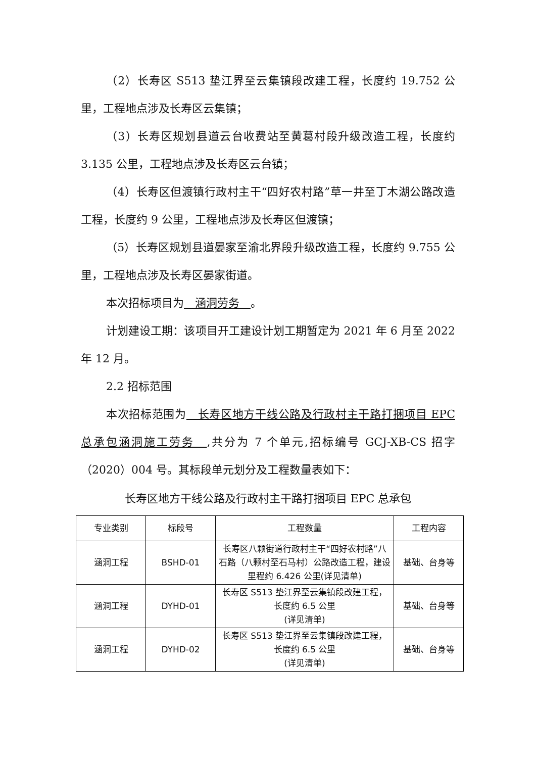（2）长寿区 S513 垫江界至云集镇段改建工程，长度约 19.752 公里，工程地点涉及长寿区云集镇；
（3）长寿区规划县道云台收费站至黄葛村段升级改造工程，长度约 3.135 公里，工程地点涉及长寿区云台镇；
（4）长寿区但渡镇行政村主干“四好农村路”草一井至丁木湖公路改造工程，长度约 9 公里，工程地点涉及长寿区但渡镇；
（5）长寿区规划县道晏家至渝北界段升级改造工程，长度约 9.755 公里，工程地点涉及长寿区晏家街道。
本次招标项目为　涵洞劳务　。
计划建设工期：该项目开工建设计划工期暂定为 2021 年 6 月至 2022 年 12 月。
2.2 招标范围
本次招标范围为　长寿区地方干线公路及行政村主干路打捆项目 EPC 总承包涵洞施工劳务　,共分为 7 个单元,招标编号 GCJ-XB-CS 招字（2020）004 号。其标段单元划分及工程数量表如下：
长寿区地方干线公路及行政村主干路打捆项目 EPC 总承包
| 专业类别 | 标段号 | 工程数量 | 工程内容 |
| --- | --- | --- | --- |
| 涵洞工程 | BSHD-01 | 长寿区八颗街道行政村主干“四好农村路”八石路（八颗村至石马村）公路改造工程，建设里程约 6.426 公里(详见清单) | 基础、台身等 |
| 涵洞工程 | DYHD-01 | 长寿区 S513 垫江界至云集镇段改建工程，长度约 6.5 公里 (详见清单) | 基础、台身等 |
| 涵洞工程 | DYHD-02 | 长寿区 S513 垫江界至云集镇段改建工程，长度约 6.5 公里 (详见清单) | 基础、台身等 |